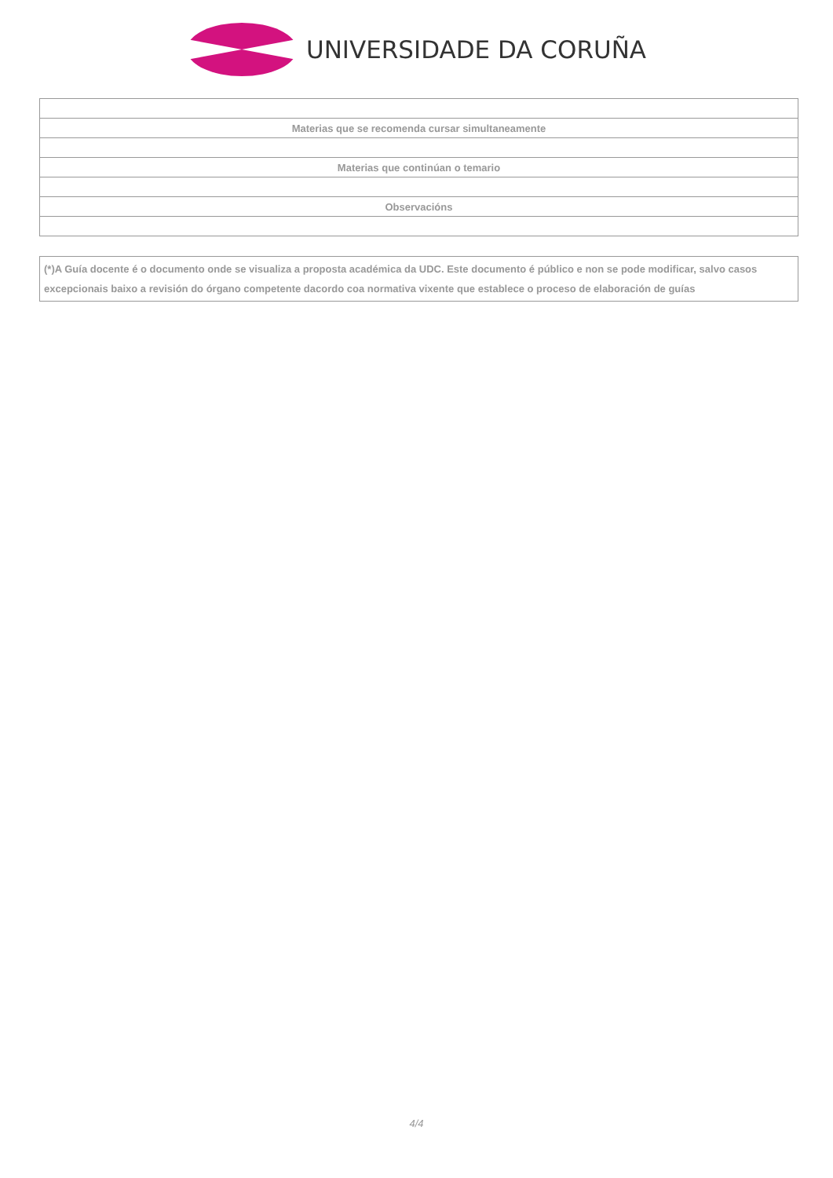UNIVERSIDADE DA CORUÑA
| Materias que se recomenda cursar simultaneamente |
| Materias que continúan o temario |
| Observacións |
(*)A Guía docente é o documento onde se visualiza a proposta académica da UDC. Este documento é público e non se pode modificar, salvo casos excepcionais baixo a revisión do órgano competente dacordo coa normativa vixente que establece o proceso de elaboración de guías
4/4